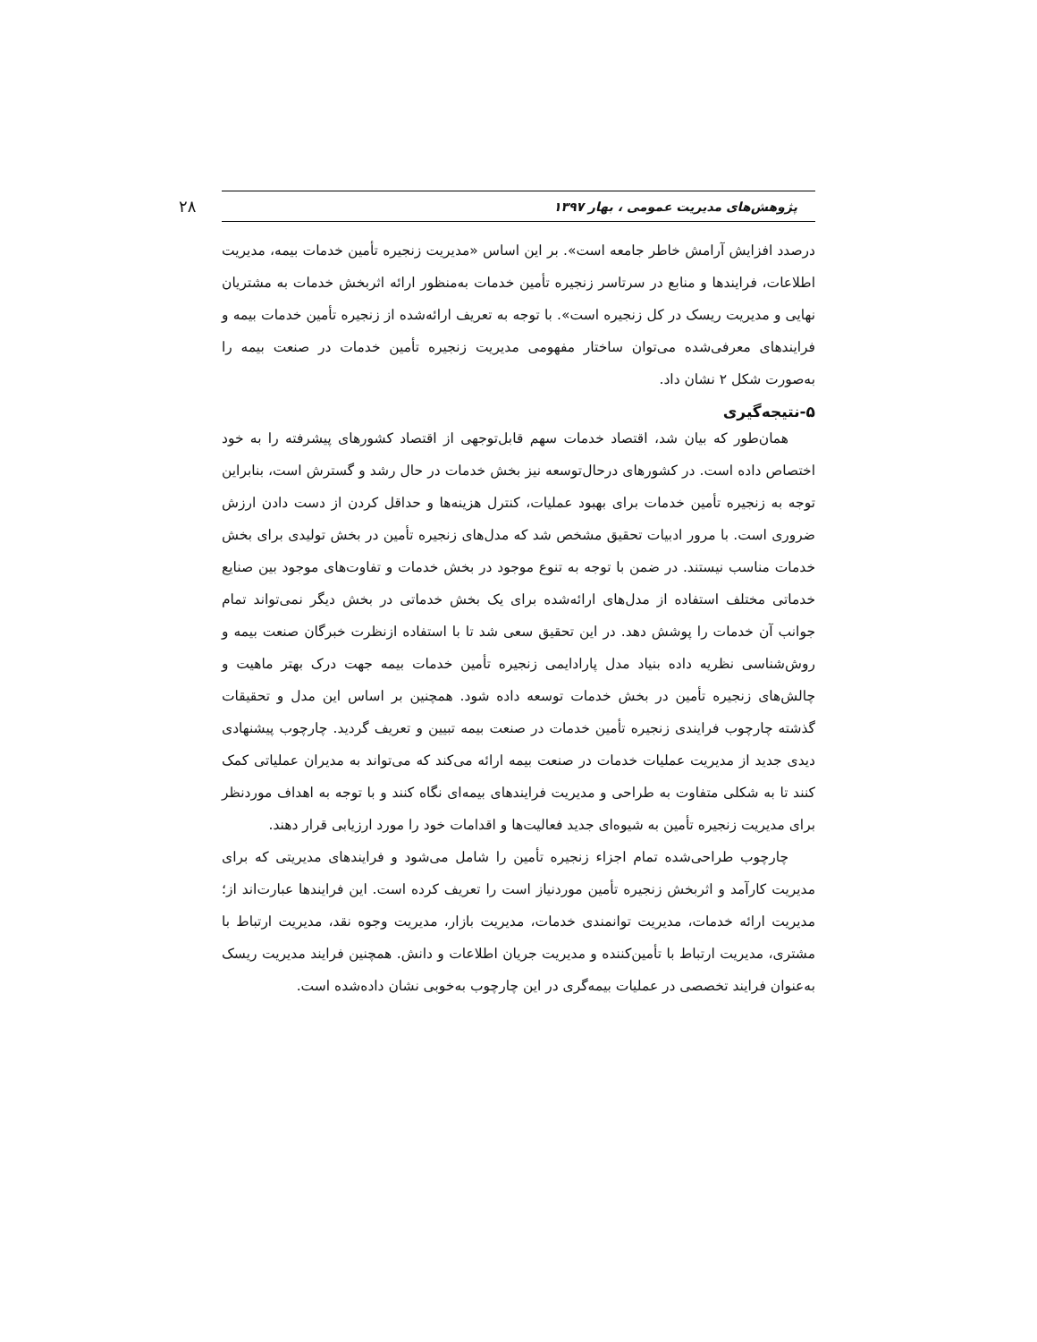پژوهش‌های مدیریت عمومی ، بهار ۱۳۹۷ ۲۸
درصدد افزایش آرامش خاطر جامعه است». بر این اساس «مدیریت زنجیره تأمین خدمات بیمه، مدیریت اطلاعات، فرایندها و منابع در سرتاسر زنجیره تأمین خدمات به‌منظور ارائه اثربخش خدمات به مشتریان نهایی و مدیریت ریسک در کل زنجیره است». با توجه به تعریف ارائه‌شده از زنجیره تأمین خدمات بیمه و فرایندهای معرفی‌شده می‌توان ساختار مفهومی مدیریت زنجیره تأمین خدمات در صنعت بیمه را به‌صورت شکل ۲ نشان داد.
۵-نتیجه‌گیری
همان‌طور که بیان شد، اقتصاد خدمات سهم قابل‌توجهی از اقتصاد کشورهای پیشرفته را به خود اختصاص داده است. در کشورهای درحال‌توسعه نیز بخش خدمات در حال رشد و گسترش است، بنابراین توجه به زنجیره تأمین خدمات برای بهبود عملیات، کنترل هزینه‌ها و حداقل کردن از دست دادن ارزش ضروری است. با مرور ادبیات تحقیق مشخص شد که مدل‌های زنجیره تأمین در بخش تولیدی برای بخش خدمات مناسب نیستند. در ضمن با توجه به تنوع موجود در بخش خدمات و تفاوت‌های موجود بین صنایع خدماتی مختلف استفاده از مدل‌های ارائه‌شده برای یک بخش خدماتی در بخش دیگر نمی‌تواند تمام جوانب آن خدمات را پوشش دهد. در این تحقیق سعی شد تا با استفاده ازنظرت خبرگان صنعت بیمه و روش‌شناسی نظریه داده بنیاد مدل پارادایمی زنجیره تأمین خدمات بیمه جهت درک بهتر ماهیت و چالش‌های زنجیره تأمین در بخش خدمات توسعه داده شود. همچنین بر اساس این مدل و تحقیقات گذشته چارچوب فرایندی زنجیره تأمین خدمات در صنعت بیمه تبیین و تعریف گردید. چارچوب پیشنهادی دیدی جدید از مدیریت عملیات خدمات در صنعت بیمه ارائه می‌کند که می‌تواند به مدیران عملیاتی کمک کنند تا به شکلی متفاوت به طراحی و مدیریت فرایندهای بیمه‌ای نگاه کنند و با توجه به اهداف موردنظر برای مدیریت زنجیره تأمین به شیوه‌ای جدید فعالیت‌ها و اقدامات خود را مورد ارزیابی قرار دهند.
چارچوب طراحی‌شده تمام اجزاء زنجیره تأمین را شامل می‌شود و فرایندهای مدیریتی که برای مدیریت کارآمد و اثربخش زنجیره تأمین موردنیاز است را تعریف کرده است. این فرایندها عبارت‌اند از؛ مدیریت ارائه خدمات، مدیریت توانمندی خدمات، مدیریت بازار، مدیریت وجوه نقد، مدیریت ارتباط با مشتری، مدیریت ارتباط با تأمین‌کننده و مدیریت جریان اطلاعات و دانش. همچنین فرایند مدیریت ریسک به‌عنوان فرایند تخصصی در عملیات بیمه‌گری در این چارچوب به‌خوبی نشان داده‌شده است.